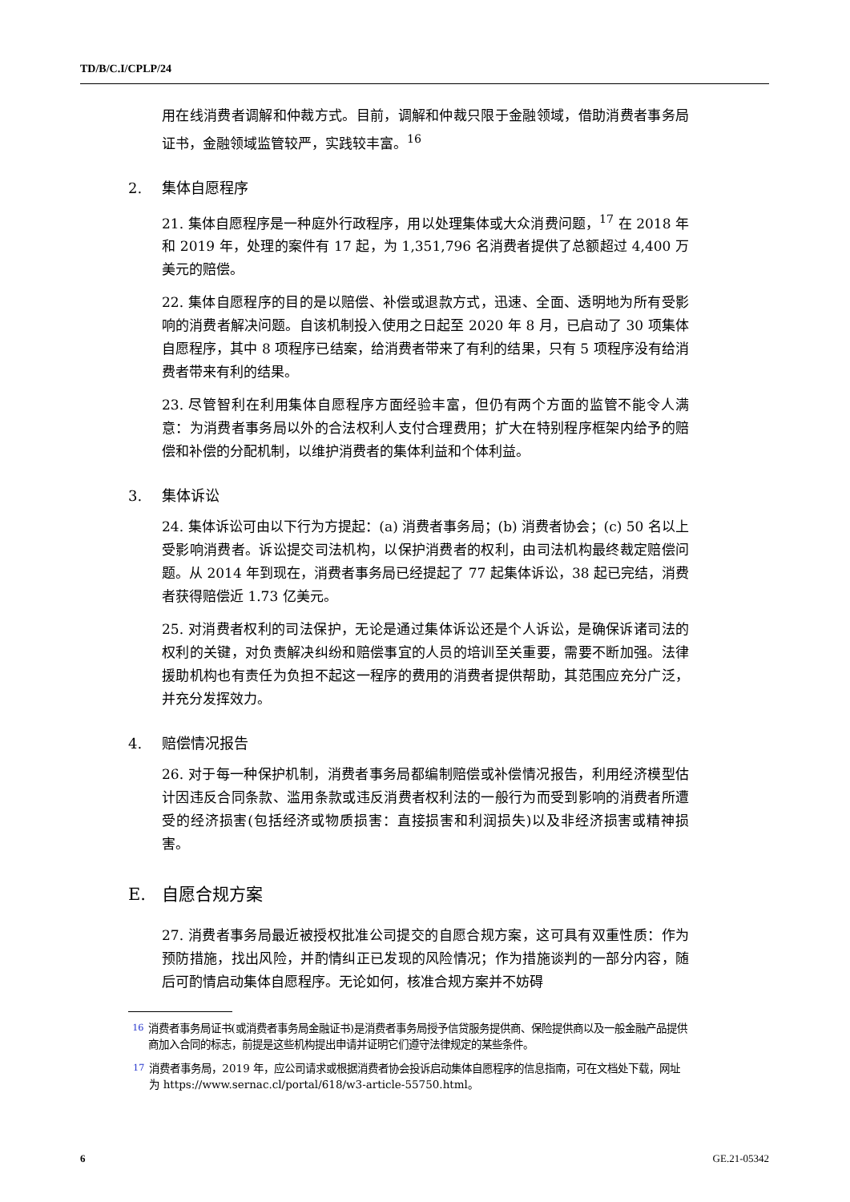TD/B/C.I/CPLP/24
用在线消费者调解和仲裁方式。目前，调解和仲裁只限于金融领域，借助消费者事务局证书，金融领域监管较严，实践较丰富。<sup>16</sup>
2. 集体自愿程序
21. 集体自愿程序是一种庭外行政程序，用以处理集体或大众消费问题，<sup>17</sup> 在 2018 年和 2019 年，处理的案件有 17 起，为 1,351,796 名消费者提供了总额超过 4,400 万美元的赔偿。
22. 集体自愿程序的目的是以赔偿、补偿或退款方式，迅速、全面、透明地为所有受影响的消费者解决问题。自该机制投入使用之日起至 2020 年 8 月，已启动了 30 项集体自愿程序，其中 8 项程序已结案，给消费者带来了有利的结果，只有 5 项程序没有给消费者带来有利的结果。
23. 尽管智利在利用集体自愿程序方面经验丰富，但仍有两个方面的监管不能令人满意：为消费者事务局以外的合法权利人支付合理费用；扩大在特别程序框架内给予的赔偿和补偿的分配机制，以维护消费者的集体利益和个体利益。
3. 集体诉讼
24. 集体诉讼可由以下行为方提起：(a) 消费者事务局；(b) 消费者协会；(c) 50 名以上受影响消费者。诉讼提交司法机构，以保护消费者的权利，由司法机构最终裁定赔偿问题。从 2014 年到现在，消费者事务局已经提起了 77 起集体诉讼，38 起已完结，消费者获得赔偿近 1.73 亿美元。
25. 对消费者权利的司法保护，无论是通过集体诉讼还是个人诉讼，是确保诉诸司法的权利的关键，对负责解决纠纷和赔偿事宜的人员的培训至关重要，需要不断加强。法律援助机构也有责任为负担不起这一程序的费用的消费者提供帮助，其范围应充分广泛，并充分发挥效力。
4. 赔偿情况报告
26. 对于每一种保护机制，消费者事务局都编制赔偿或补偿情况报告，利用经济模型估计因违反合同条款、滥用条款或违反消费者权利法的一般行为而受到影响的消费者所遭受的经济损害(包括经济或物质损害：直接损害和利润损失)以及非经济损害或精神损害。
E. 自愿合规方案
27. 消费者事务局最近被授权批准公司提交的自愿合规方案，这可具有双重性质：作为预防措施，找出风险，并酌情纠正已发现的风险情况；作为措施谈判的一部分内容，随后可酌情启动集体自愿程序。无论如何，核准合规方案并不妨碍
<sup>16</sup> 消费者事务局证书(或消费者事务局金融证书)是消费者事务局授予信贷服务提供商、保险提供商以及一般金融产品提供商加入合同的标志，前提是这些机构提出申请并证明它们遵守法律规定的某些条件。
<sup>17</sup> 消费者事务局，2019 年，应公司请求或根据消费者协会投诉启动集体自愿程序的信息指南，可在文档处下载，网址为 https://www.sernac.cl/portal/618/w3-article-55750.html。
6 GE.21-05342